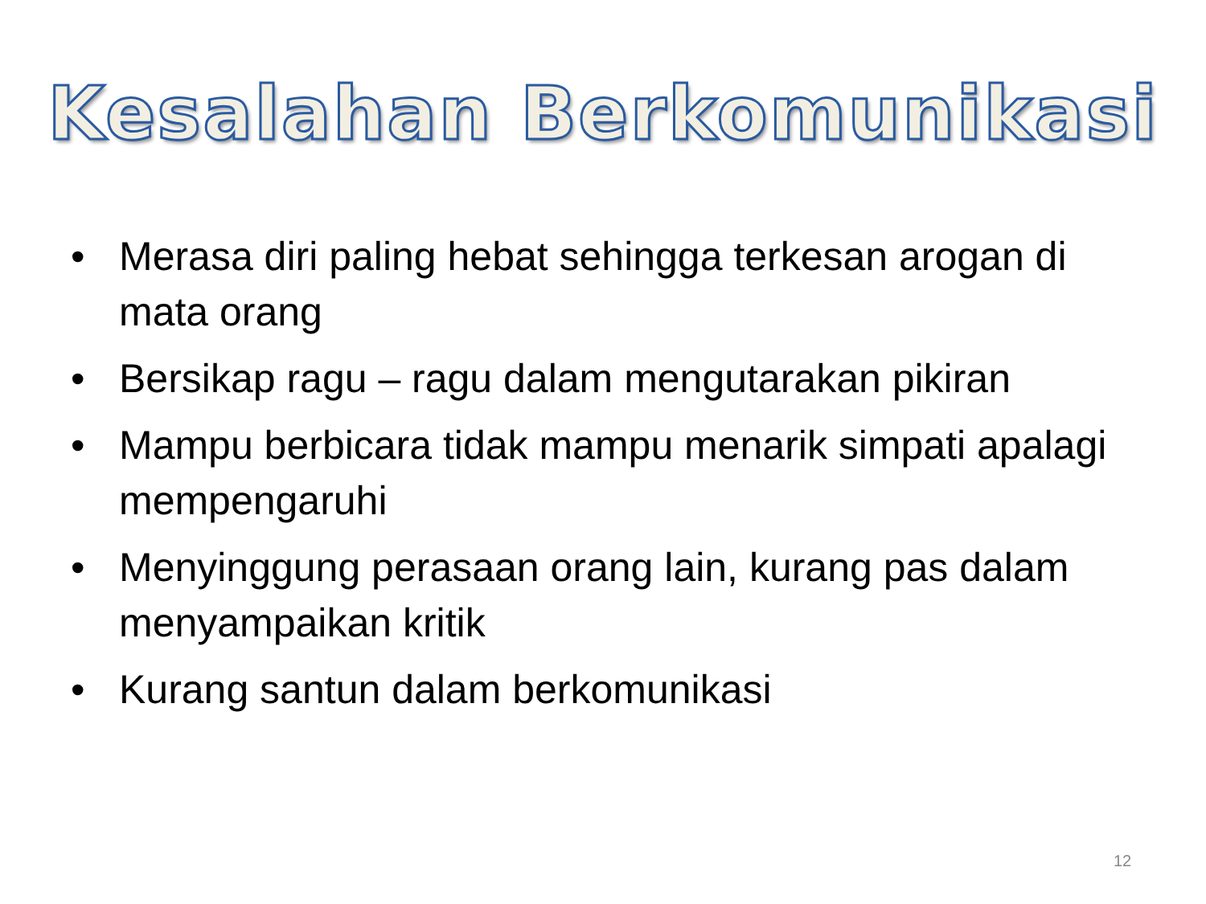Kesalahan Berkomunikasi
• Merasa diri paling hebat sehingga terkesan arogan di mata orang
• Bersikap ragu – ragu dalam mengutarakan pikiran
• Mampu berbicara tidak mampu menarik simpati apalagi mempengaruhi
• Menyinggung perasaan orang lain, kurang pas dalam menyampaikan kritik
• Kurang santun dalam berkomunikasi
12